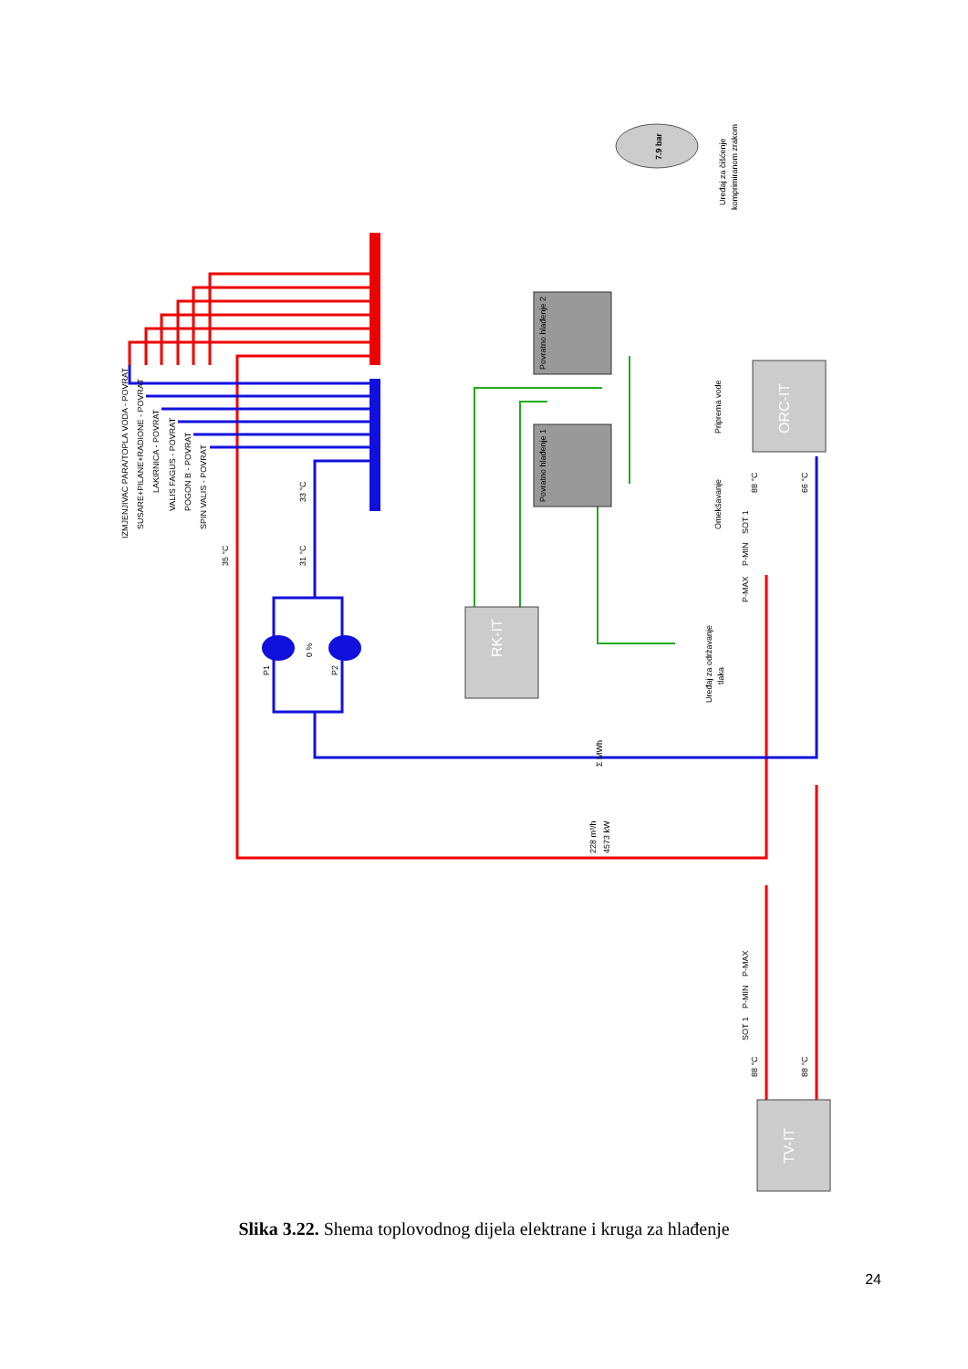RK-IT
ORC-IT
TV-IT
Povratno hlađenje 2
Povratno hlađenje 1
P1
P2
0 %
35 °C
31 °C
33 °C
IZMJENJIVAC PARA/TOPLA VODA - POVRAT
SUSARE+PILANE+RADIONE - POVRAT
LAKIRNICA - POVRAT
VALIS FAGUS - POVRAT
POGON B - POVRAT
SPIN VALIS - POVRAT
228 m³/h
4573 kW
88 °C
66 °C
88 °C
88 °C
SOT 1
P-MIN
P-MAX
P-MAX
P-MIN
SOT 1
7.9 bar
Uređaj za čišćenje
komprimiranom zrakom
Priprema vode
Omekšavanje
Uređaj za održavanje
tlaka
Σ MWh
Slika 3.22. Shema toplovodnog dijela elektrane i kruga za hlađenje
24